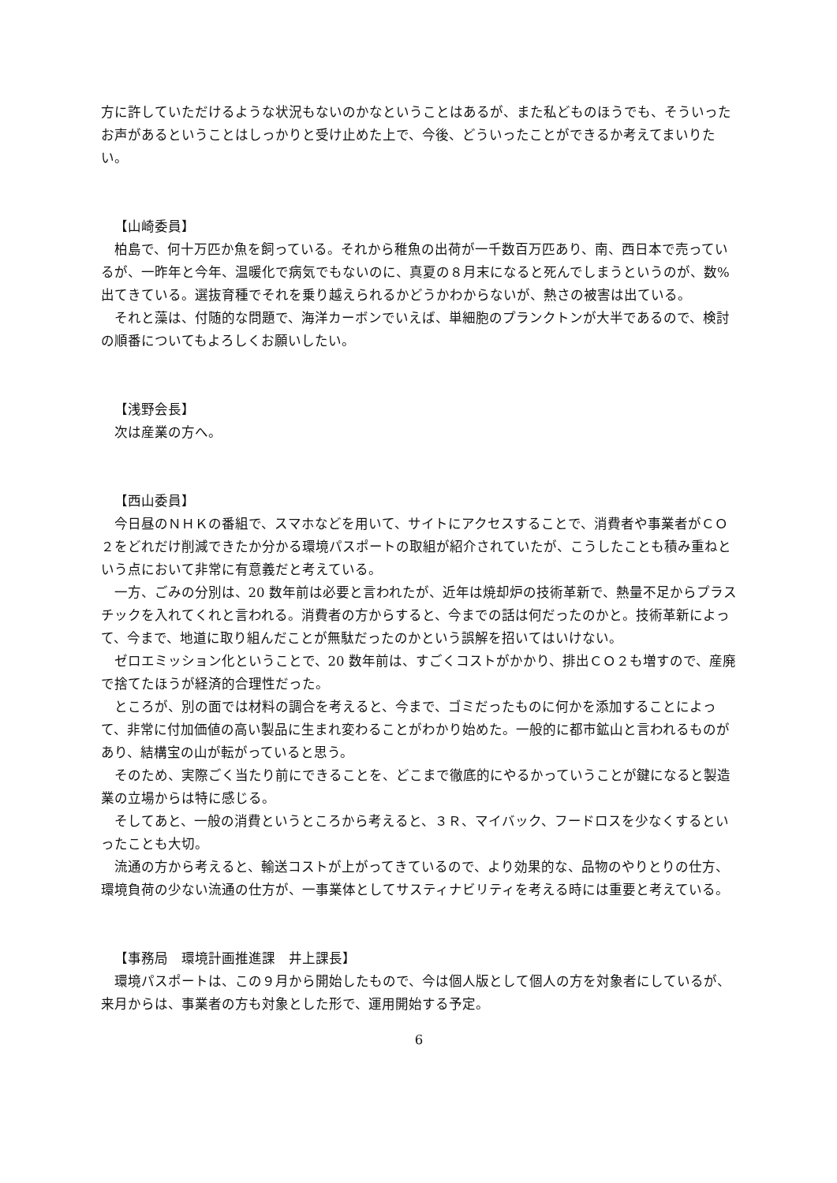方に許していただけるような状況もないのかなということはあるが、また私どものほうでも、そういったお声があるということはしっかりと受け止めた上で、今後、どういったことができるか考えてまいりたい。
【山崎委員】
柏島で、何十万匹か魚を飼っている。それから稚魚の出荷が一千数百万匹あり、南、西日本で売っているが、一昨年と今年、温暖化で病気でもないのに、真夏の８月末になると死んでしまうというのが、数%出てきている。選抜育種でそれを乗り越えられるかどうかわからないが、熱さの被害は出ている。
それと藻は、付随的な問題で、海洋カーボンでいえば、単細胞のプランクトンが大半であるので、検討の順番についてもよろしくお願いしたい。
【浅野会長】
次は産業の方へ。
【西山委員】
今日昼のＮＨＫの番組で、スマホなどを用いて、サイトにアクセスすることで、消費者や事業者がＣＯ２をどれだけ削減できたか分かる環境パスポートの取組が紹介されていたが、こうしたことも積み重ねという点において非常に有意義だと考えている。
一方、ごみの分別は、20 数年前は必要と言われたが、近年は焼却炉の技術革新で、熱量不足からプラスチックを入れてくれと言われる。消費者の方からすると、今までの話は何だったのかと。技術革新によって、今まで、地道に取り組んだことが無駄だったのかという誤解を招いてはいけない。
ゼロエミッション化ということで、20 数年前は、すごくコストがかかり、排出ＣＯ２も増すので、産廃で捨てたほうが経済的合理性だった。
ところが、別の面では材料の調合を考えると、今まで、ゴミだったものに何かを添加することによって、非常に付加価値の高い製品に生まれ変わることがわかり始めた。一般的に都市鉱山と言われるものがあり、結構宝の山が転がっていると思う。
そのため、実際ごく当たり前にできることを、どこまで徹底的にやるかっていうことが鍵になると製造業の立場からは特に感じる。
そしてあと、一般の消費というところから考えると、３Ｒ、マイバック、フードロスを少なくするといったことも大切。
流通の方から考えると、輸送コストが上がってきているので、より効果的な、品物のやりとりの仕方、環境負荷の少ない流通の仕方が、一事業体としてサスティナビリティを考える時には重要と考えている。
【事務局　環境計画推進課　井上課長】
環境パスポートは、この９月から開始したもので、今は個人版として個人の方を対象者にしているが、来月からは、事業者の方も対象とした形で、運用開始する予定。
6